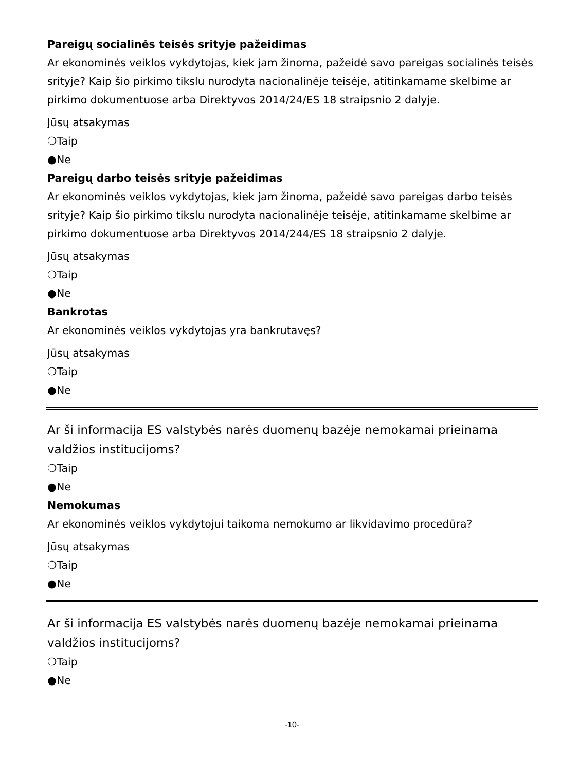Pareigų socialinės teisės srityje pažeidimas
Ar ekonominės veiklos vykdytojas, kiek jam žinoma, pažeidė savo pareigas socialinės teisės srityje? Kaip šio pirkimo tikslu nurodyta nacionalinėje teisėje, atitinkamame skelbime ar pirkimo dokumentuose arba Direktyvos 2014/24/ES 18 straipsnio 2 dalyje.
Jūsų atsakymas
❍Taip
●Ne
Pareigų darbo teisės srityje pažeidimas
Ar ekonominės veiklos vykdytojas, kiek jam žinoma, pažeidė savo pareigas darbo teisės srityje? Kaip šio pirkimo tikslu nurodyta nacionalinėje teisėje, atitinkamame skelbime ar pirkimo dokumentuose arba Direktyvos 2014/244/ES 18 straipsnio 2 dalyje.
Jūsų atsakymas
❍Taip
●Ne
Bankrotas
Ar ekonominės veiklos vykdytojas yra bankrutavęs?
Jūsų atsakymas
❍Taip
●Ne
Ar ši informacija ES valstybės narės duomenų bazėje nemokamai prieinama valdžios institucijoms?
❍Taip
●Ne
Nemokumas
Ar ekonominės veiklos vykdytojui taikoma nemokumo ar likvidavimo procedūra?
Jūsų atsakymas
❍Taip
●Ne
Ar ši informacija ES valstybės narės duomenų bazėje nemokamai prieinama valdžios institucijoms?
❍Taip
●Ne
-10-